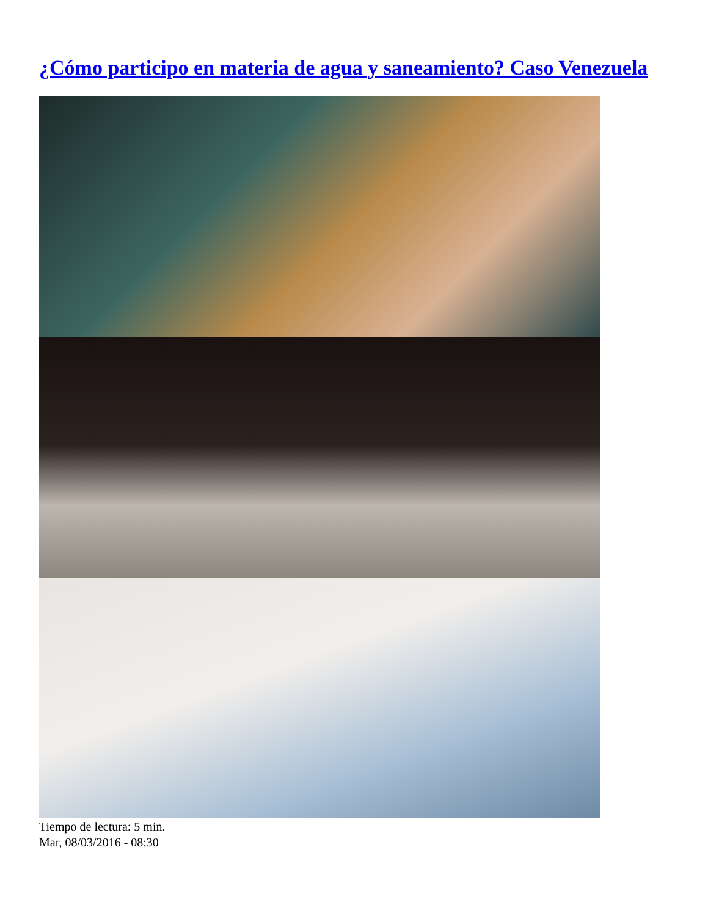¿Cómo participo en materia de agua y saneamiento? Caso Venezuela
Tiempo de lectura: 5 min.
Mar, 08/03/2016 - 08:30